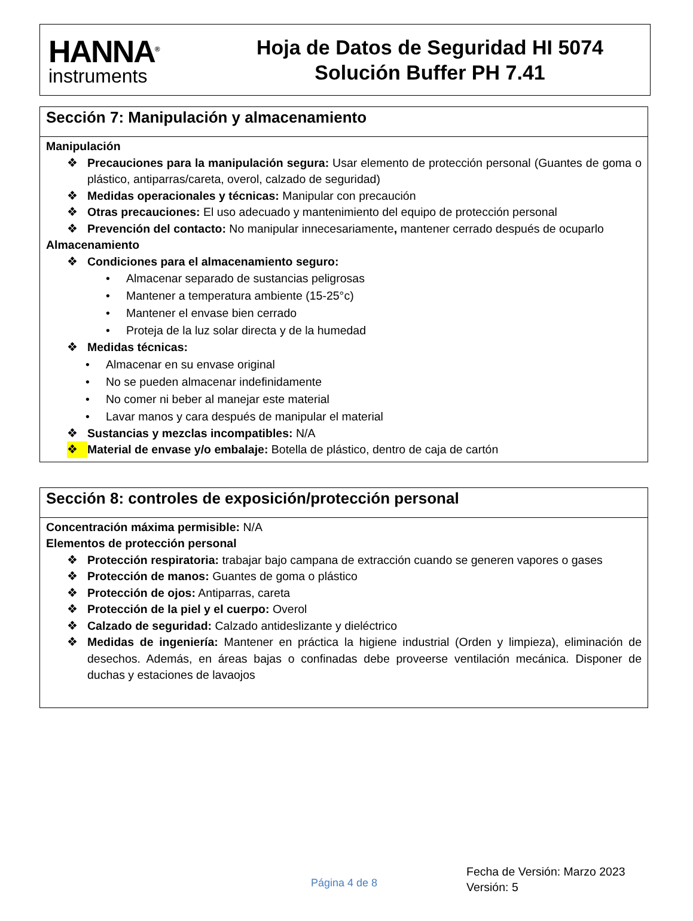HANNA<sup>®</sup>
instruments
Hoja de Datos de Seguridad HI 5074
Solución Buffer PH 7.41
Sección 7: Manipulación y almacenamiento
Manipulación
❖ Precauciones para la manipulación segura: Usar elemento de protección personal (Guantes de goma o plástico, antiparras/careta, overol, calzado de seguridad)
❖ Medidas operacionales y técnicas: Manipular con precaución
❖ Otras precauciones: El uso adecuado y mantenimiento del equipo de protección personal
❖ Prevención del contacto: No manipular innecesariamente, mantener cerrado después de ocuparlo
Almacenamiento
❖ Condiciones para el almacenamiento seguro:
• Almacenar separado de sustancias peligrosas
• Mantener a temperatura ambiente (15-25°c)
• Mantener el envase bien cerrado
• Proteja de la luz solar directa y de la humedad
❖ Medidas técnicas:
• Almacenar en su envase original
• No se pueden almacenar indefinidamente
• No comer ni beber al manejar este material
• Lavar manos y cara después de manipular el material
❖ Sustancias y mezclas incompatibles: N/A
❖ Material de envase y/o embalaje: Botella de plástico, dentro de caja de cartón
Sección 8: controles de exposición/protección personal
Concentración máxima permisible: N/A
Elementos de protección personal
❖ Protección respiratoria: trabajar bajo campana de extracción cuando se generen vapores o gases
❖ Protección de manos: Guantes de goma o plástico
❖ Protección de ojos: Antiparras, careta
❖ Protección de la piel y el cuerpo: Overol
❖ Calzado de seguridad: Calzado antideslizante y dieléctrico
❖ Medidas de ingeniería: Mantener en práctica la higiene industrial (Orden y limpieza), eliminación de desechos. Además, en áreas bajas o confinadas debe proveerse ventilación mecánica. Disponer de duchas y estaciones de lavaojos
Página 4 de 8
Fecha de Versión: Marzo 2023
Versión: 5